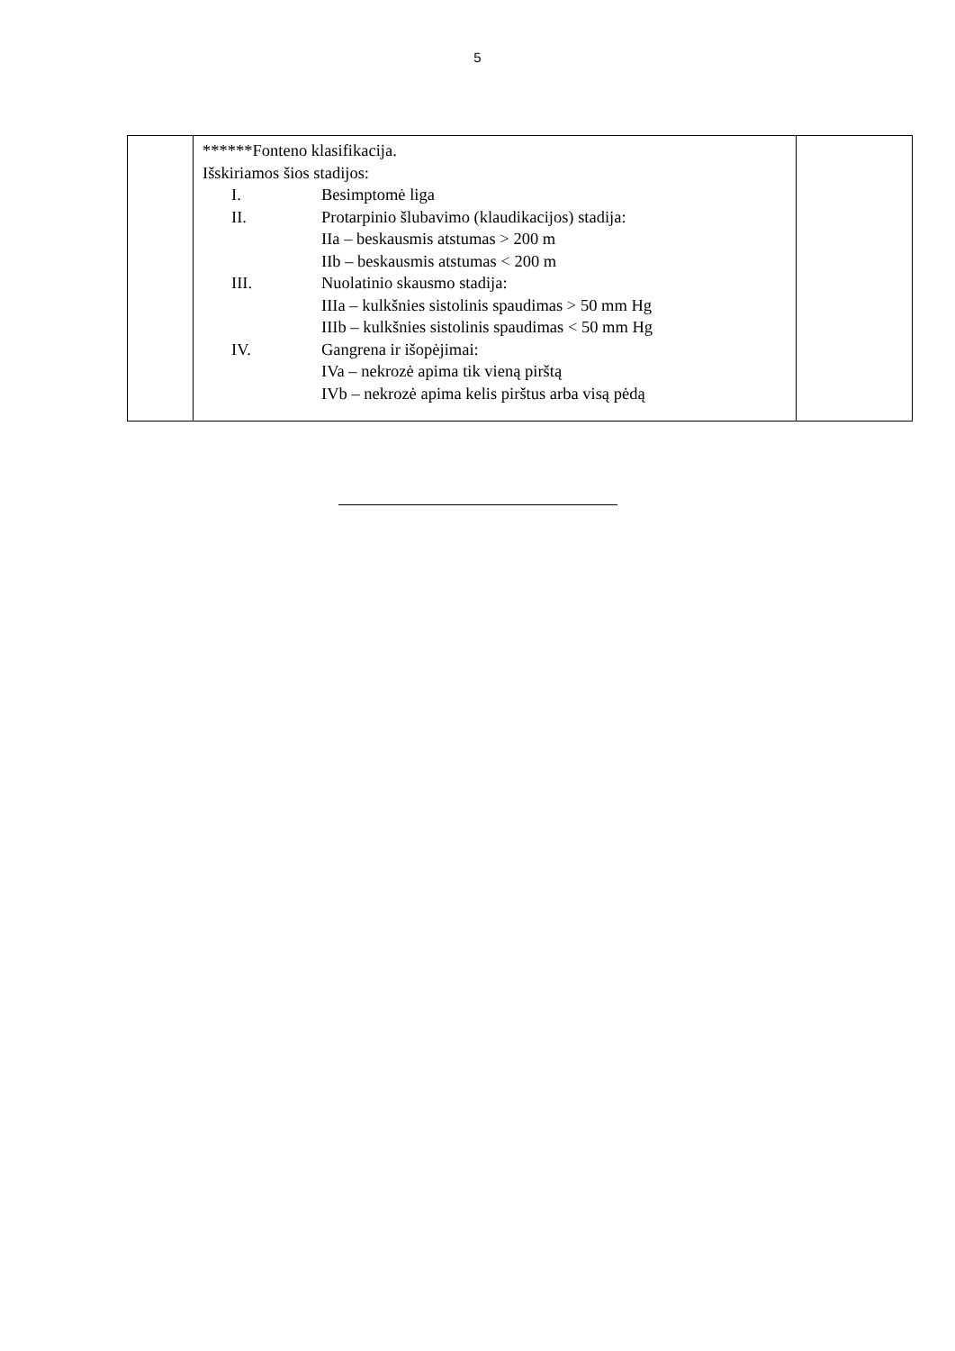5
| | ******Fonteno klasifikacija. Išskiriamos šios stadijos: I. Besimptomė liga II. Protarpinio šlubavimo (klaudikacijos) stadija: IIa – beskausmis atstumas > 200 m IIb – beskausmis atstumas < 200 m III. Nuolatinio skausmo stadija: IIIa – kulkšnies sistolinis spaudimas > 50 mm Hg IIIb – kulkšnies sistolinis spaudimas < 50 mm Hg IV. Gangrena ir išopėjimai: IVa – nekrozė apima tik vieną pirštą IVb – nekrozė apima kelis pirštus arba visą pėdą | |